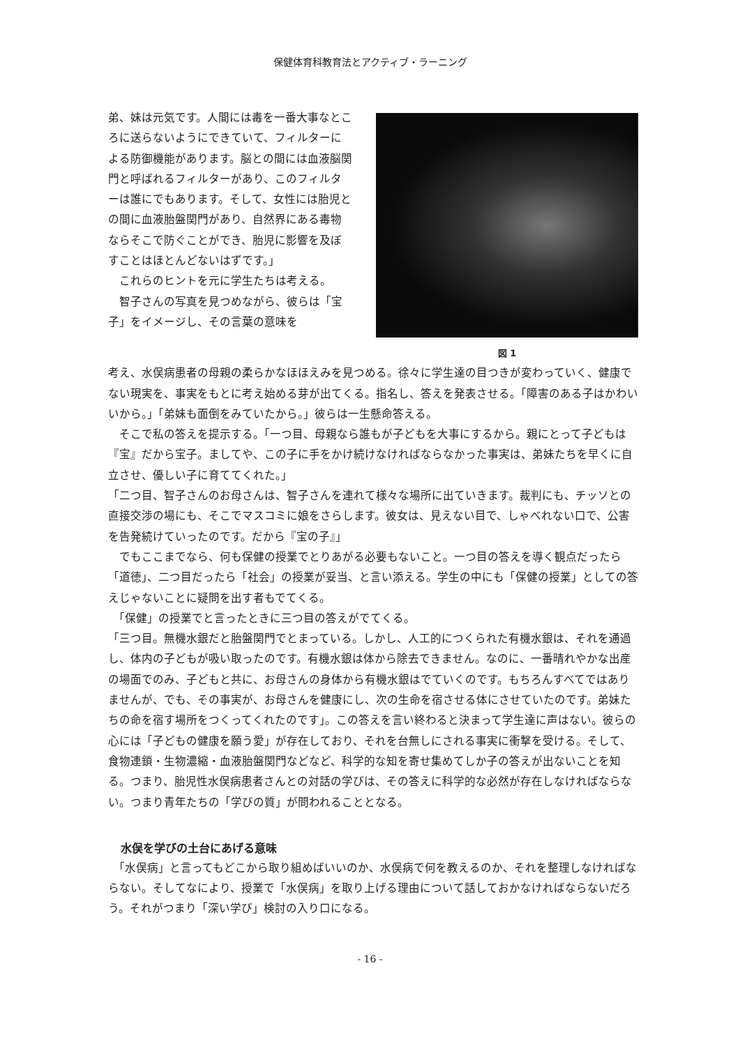保健体育科教育法とアクティブ・ラーニング
弟、妹は元気です。人間には毒を一番大事なところに送らないようにできていて、フィルターによる防御機能があります。脳との間には血液脳関門と呼ばれるフィルターがあり、このフィルターは誰にでもあります。そして、女性には胎児との間に血液胎盤関門があり、自然界にある毒物ならそこで防ぐことができ、胎児に影響を及ぼすことはほとんどないはずです。」
　これらのヒントを元に学生たちは考える。
　智子さんの写真を見つめながら、彼らは「宝子」をイメージし、その言葉の意味を
図 1
考え、水俣病患者の母親の柔らかなほほえみを見つめる。徐々に学生達の目つきが変わっていく、健康でない現実を、事実をもとに考え始める芽が出てくる。指名し、答えを発表させる。「障害のある子はかわいいから。」「弟妹も面倒をみていたから。」彼らは一生懸命答える。
　そこで私の答えを提示する。「一つ目、母親なら誰もが子どもを大事にするから。親にとって子どもは『宝』だから宝子。ましてや、この子に手をかけ続けなければならなかった事実は、弟妹たちを早くに自立させ、優しい子に育ててくれた。」
「二つ目、智子さんのお母さんは、智子さんを連れて様々な場所に出ていきます。裁判にも、チッソとの直接交渉の場にも、そこでマスコミに娘をさらします。彼女は、見えない目で、しゃべれない口で、公害を告発続けていったのです。だから『宝の子』」
　でもここまでなら、何も保健の授業でとりあがる必要もないこと。一つ目の答えを導く観点だったら「道徳」、二つ目だったら「社会」の授業が妥当、と言い添える。学生の中にも「保健の授業」としての答えじゃないことに疑問を出す者もでてくる。
　「保健」の授業でと言ったときに三つ目の答えがでてくる。
「三つ目。無機水銀だと胎盤関門でとまっている。しかし、人工的につくられた有機水銀は、それを通過し、体内の子どもが吸い取ったのです。有機水銀は体から除去できません。なのに、一番晴れやかな出産の場面でのみ、子どもと共に、お母さんの身体から有機水銀はでていくのです。もちろんすべてではありませんが、でも、その事実が、お母さんを健康にし、次の生命を宿させる体にさせていたのです。弟妹たちの命を宿す場所をつくってくれたのです」。この答えを言い終わると決まって学生達に声はない。彼らの心には「子どもの健康を願う愛」が存在しており、それを台無しにされる事実に衝撃を受ける。そして、食物連鎖・生物濃縮・血液胎盤関門などなど、科学的な知を寄せ集めてしか子の答えが出ないことを知る。つまり、胎児性水俣病患者さんとの対話の学びは、その答えに科学的な必然が存在しなければならない。つまり青年たちの「学びの質」が問われることとなる。
水俣を学びの土台にあげる意味
　「水俣病」と言ってもどこから取り組めばいいのか、水俣病で何を教えるのか、それを整理しなければならない。そしてなにより、授業で「水俣病」を取り上げる理由について話しておかなければならないだろう。それがつまり「深い学び」検討の入り口になる。
- 16 -